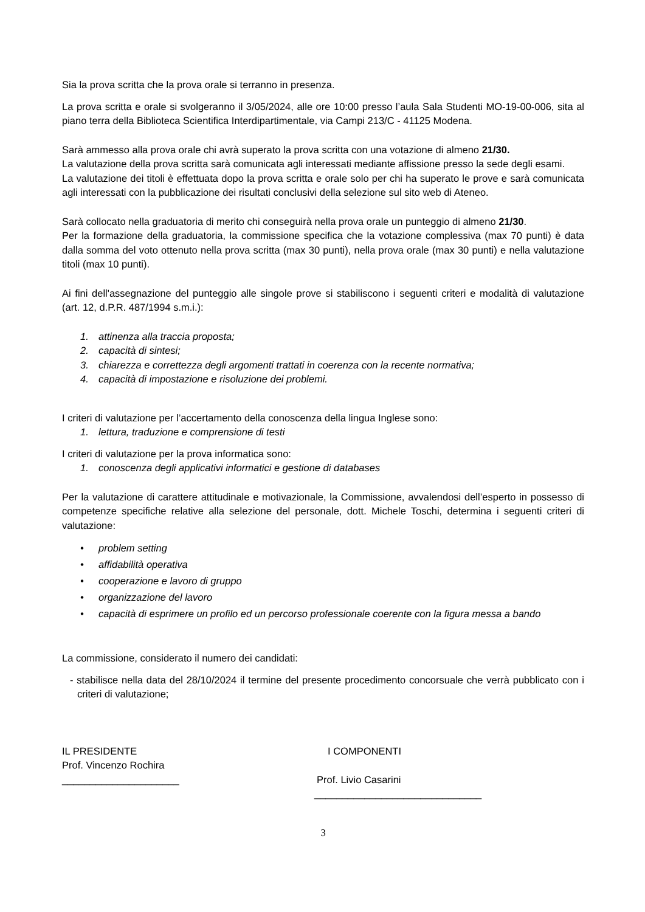Sia la prova scritta che la prova orale si terranno in presenza.
La prova scritta e orale si svolgeranno il 3/05/2024, alle ore 10:00 presso l’aula Sala Studenti MO-19-00-006, sita al piano terra della Biblioteca Scientifica Interdipartimentale, via Campi 213/C - 41125 Modena.
Sarà ammesso alla prova orale chi avrà superato la prova scritta con una votazione di almeno 21/30.
La valutazione della prova scritta sarà comunicata agli interessati mediante affissione presso la sede degli esami.
La valutazione dei titoli è effettuata dopo la prova scritta e orale solo per chi ha superato le prove e sarà comunicata agli interessati con la pubblicazione dei risultati conclusivi della selezione sul sito web di Ateneo.
Sarà collocato nella graduatoria di merito chi conseguirà nella prova orale un punteggio di almeno 21/30.
Per la formazione della graduatoria, la commissione specifica che la votazione complessiva (max 70 punti) è data dalla somma del voto ottenuto nella prova scritta (max 30 punti), nella prova orale (max 30 punti) e nella valutazione titoli (max 10 punti).
Ai fini dell'assegnazione del punteggio alle singole prove si stabiliscono i seguenti criteri e modalità di valutazione (art. 12, d.P.R. 487/1994 s.m.i.):
1. attinenza alla traccia proposta;
2. capacità di sintesi;
3. chiarezza e correttezza degli argomenti trattati in coerenza con la recente normativa;
4. capacità di impostazione e risoluzione dei problemi.
I criteri di valutazione per l’accertamento della conoscenza della lingua Inglese sono:
1. lettura, traduzione e comprensione di testi
I criteri di valutazione per la prova informatica sono:
1. conoscenza degli applicativi informatici e gestione di databases
Per la valutazione di carattere attitudinale e motivazionale, la Commissione, avvalendosi dell’esperto in possesso di competenze specifiche relative alla selezione del personale, dott. Michele Toschi, determina i seguenti criteri di valutazione:
• problem setting
• affidabilità operativa
• cooperazione e lavoro di gruppo
• organizzazione del lavoro
• capacità di esprimere un profilo ed un percorso professionale coerente con la figura messa a bando
La commissione, considerato il numero dei candidati:
- stabilisce nella data del 28/10/2024 il termine del presente procedimento concorsuale che verrà pubblicato con i criteri di valutazione;
IL PRESIDENTE
Prof. Vincenzo Rochira
_____________________
I COMPONENTI
Prof. Livio Casarini
______________________________
3